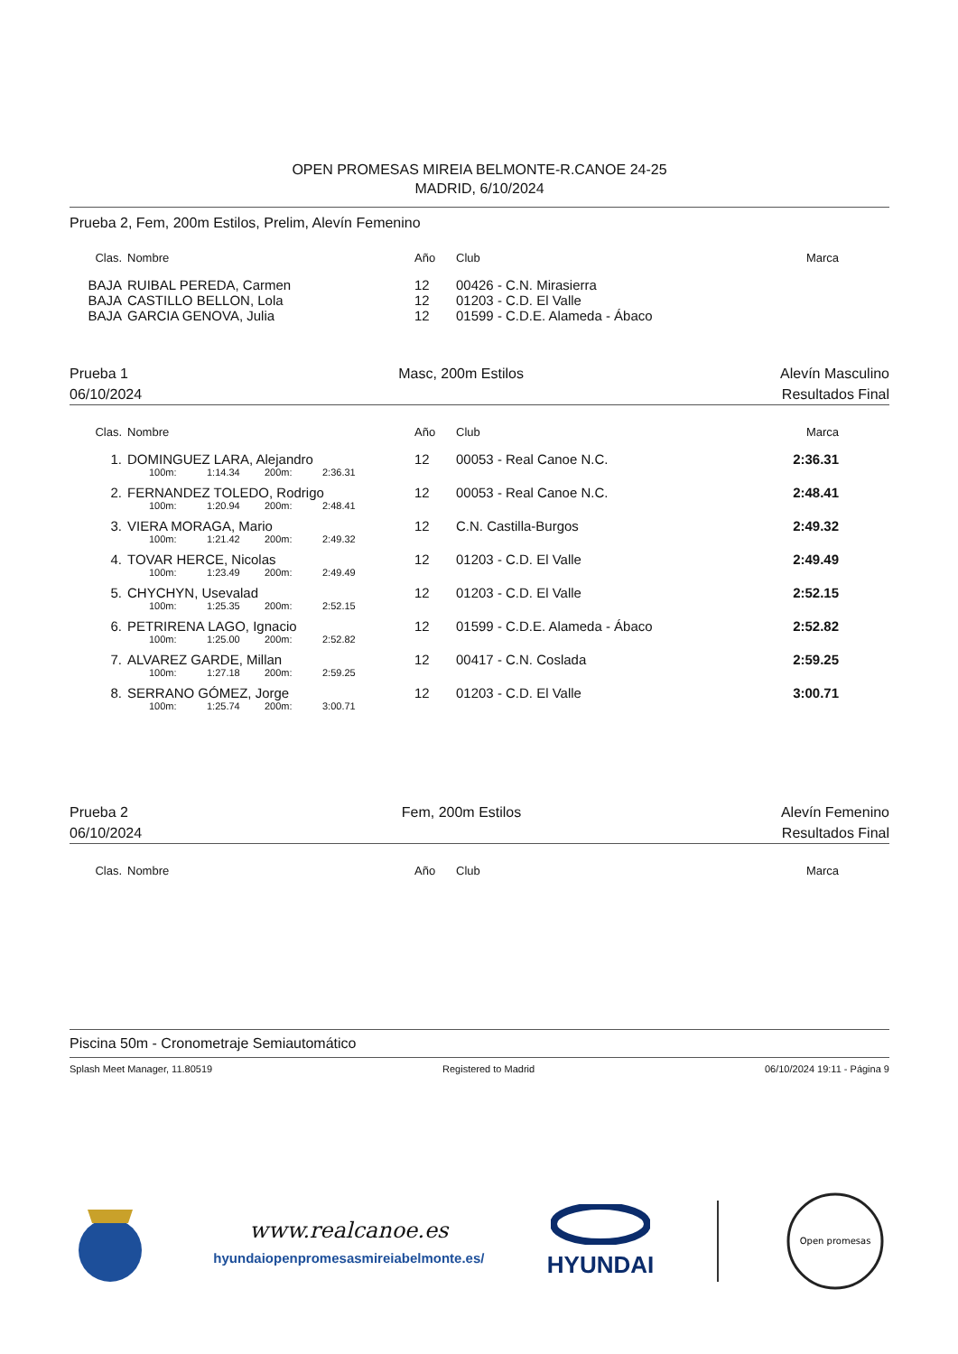OPEN PROMESAS MIREIA BELMONTE-R.CANOE 24-25
MADRID, 6/10/2024
Prueba 2, Fem, 200m Estilos, Prelim, Alevín Femenino
| Clas. | Nombre | Año | Club | Marca |
| --- | --- | --- | --- | --- |
| BAJA | RUIBAL PEREDA, Carmen | 12 | 00426 - C.N. Mirasierra | |
| BAJA | CASTILLO BELLON, Lola | 12 | 01203 - C.D. El Valle | |
| BAJA | GARCIA GENOVA, Julia | 12 | 01599 - C.D.E. Alameda - Ábaco | |
Prueba 1
06/10/2024 Masc, 200m Estilos Alevín Masculino
Resultados Final
| Clas. | Nombre | Año | Club | Marca |
| --- | --- | --- | --- | --- |
| 1. | DOMINGUEZ LARA, Alejandro | 12 | 00053 - Real Canoe N.C. | 2:36.31 |
| | 100m: 1:14.34 200m: 2:36.31 | | | |
| 2. | FERNANDEZ TOLEDO, Rodrigo | 12 | 00053 - Real Canoe N.C. | 2:48.41 |
| | 100m: 1:20.94 200m: 2:48.41 | | | |
| 3. | VIERA MORAGA, Mario | 12 | C.N. Castilla-Burgos | 2:49.32 |
| | 100m: 1:21.42 200m: 2:49.32 | | | |
| 4. | TOVAR HERCE, Nicolas | 12 | 01203 - C.D. El Valle | 2:49.49 |
| | 100m: 1:23.49 200m: 2:49.49 | | | |
| 5. | CHYCHYN, Usevalad | 12 | 01203 - C.D. El Valle | 2:52.15 |
| | 100m: 1:25.35 200m: 2:52.15 | | | |
| 6. | PETRIRENA LAGO, Ignacio | 12 | 01599 - C.D.E. Alameda - Ábaco | 2:52.82 |
| | 100m: 1:25.00 200m: 2:52.82 | | | |
| 7. | ALVAREZ GARDE, Millan | 12 | 00417 - C.N. Coslada | 2:59.25 |
| | 100m: 1:27.18 200m: 2:59.25 | | | |
| 8. | SERRANO GÓMEZ, Jorge | 12 | 01203 - C.D. El Valle | 3:00.71 |
| | 100m: 1:25.74 200m: 3:00.71 | | | |
Prueba 2
06/10/2024 Fem, 200m Estilos Alevín Femenino
Resultados Final
| Clas. | Nombre | Año | Club | Marca |
| --- | --- | --- | --- | --- |
Piscina 50m - Cronometraje Semiautomático
Splash Meet Manager, 11.80519 Registered to Madrid 06/10/2024 19:11 - Página 9
www.realcanoe.es
hyundaiopenpromesasmireiabelmonte.es/
HYUNDAI
Open promesas